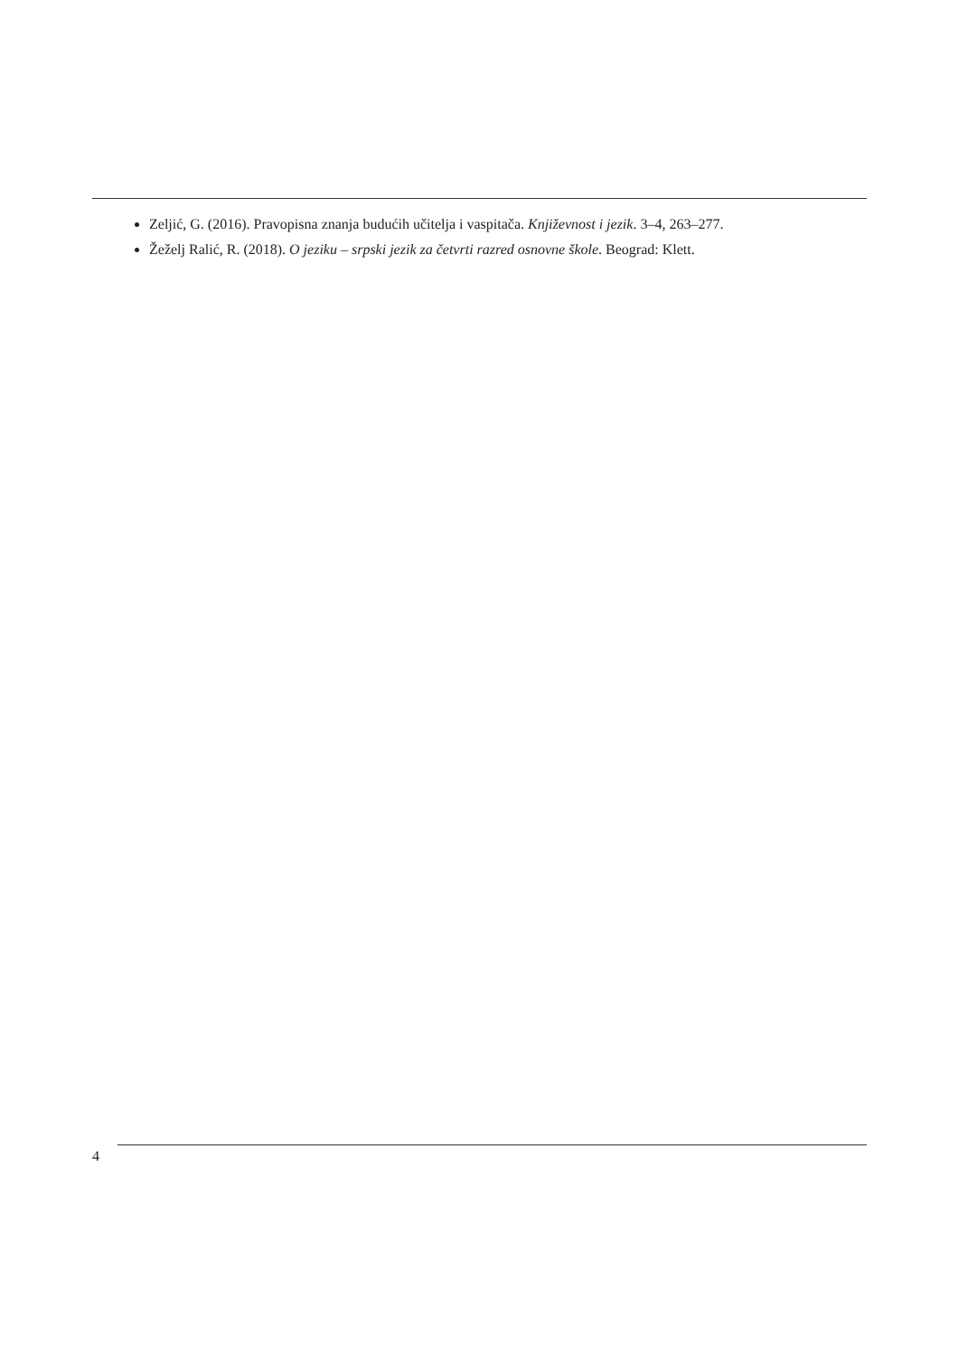Zeljić, G. (2016). Pravopisna znanja budućih učitelja i vaspitača. Književnost i jezik. 3–4, 263–277.
Žeželj Ralić, R. (2018). O jeziku – srpski jezik za četvrti razred osnovne škole. Beograd: Klett.
4